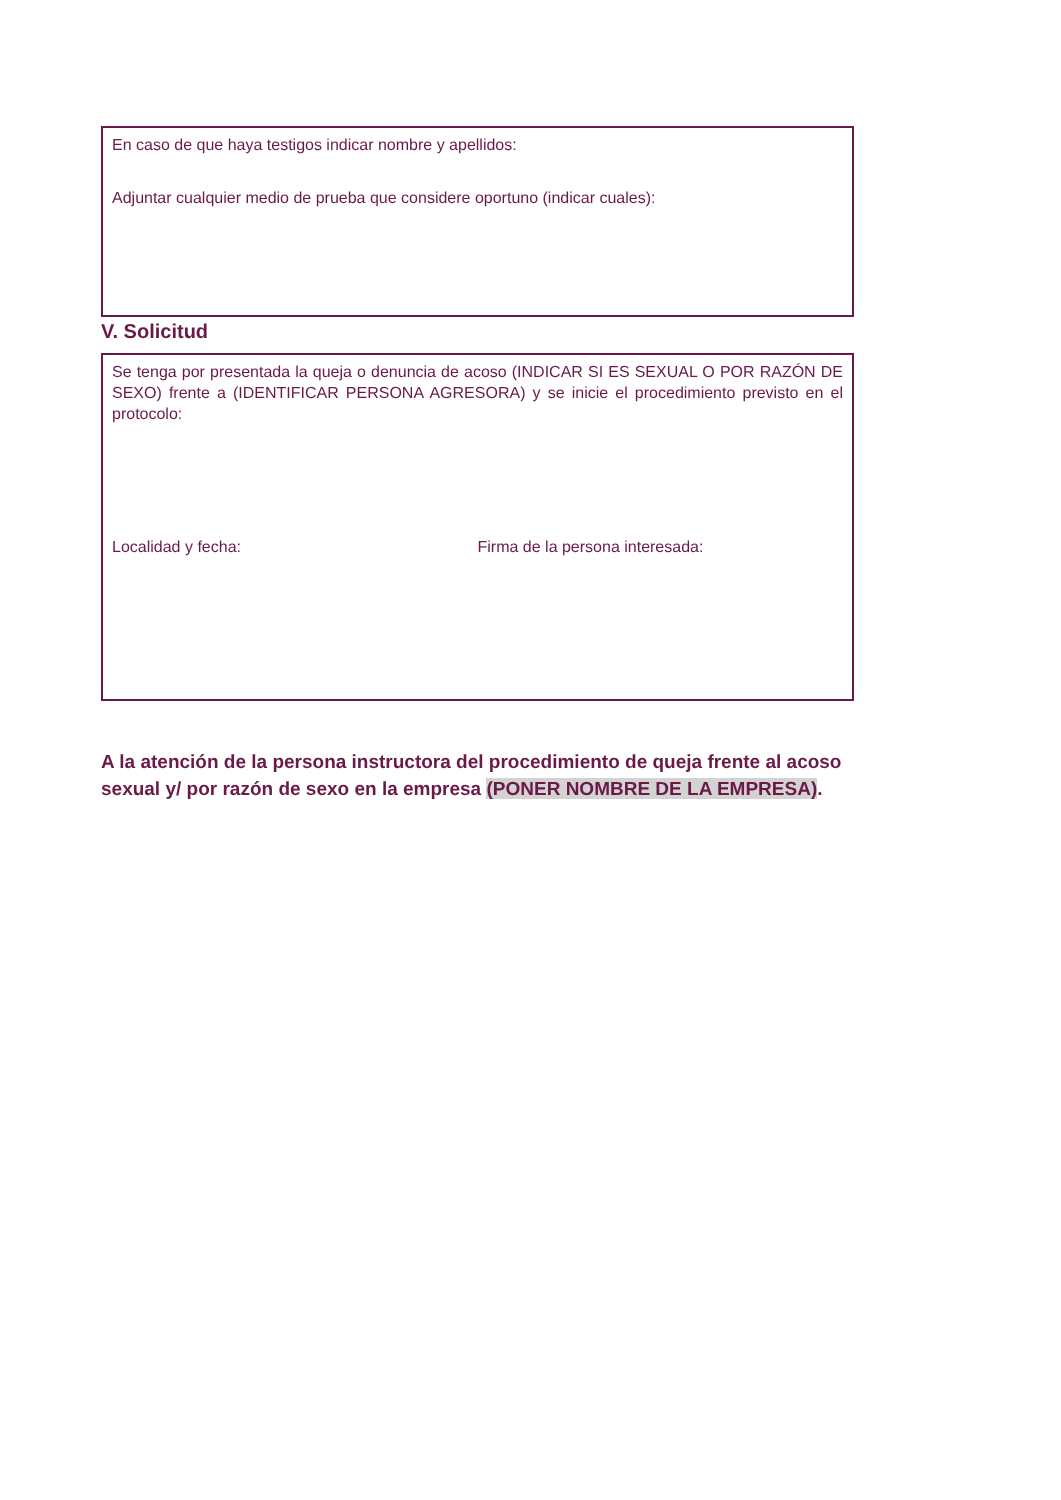En caso de que haya testigos indicar nombre y apellidos:
Adjuntar cualquier medio de prueba que considere oportuno (indicar cuales):
V. Solicitud
Se tenga por presentada la queja o denuncia de acoso (INDICAR SI ES SEXUAL O POR RAZÓN DE SEXO) frente a (IDENTIFICAR PERSONA AGRESORA) y se inicie el procedimiento previsto en el protocolo:
Localidad y fecha: Firma de la persona interesada:
A la atención de la persona instructora del procedimiento de queja frente al acoso sexual y/ por razón de sexo en la empresa (PONER NOMBRE DE LA EMPRESA).